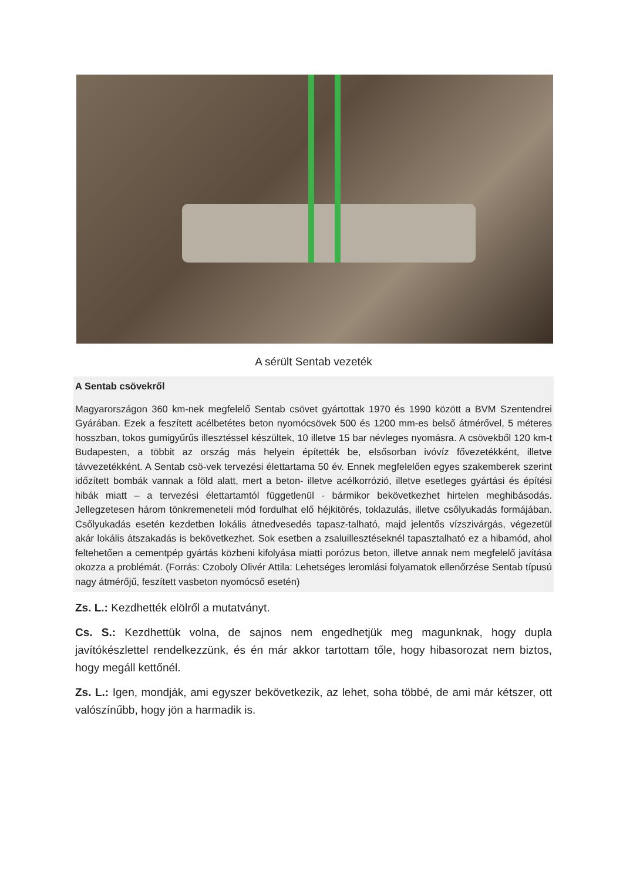A sérült Sentab vezeték
A Sentab csövekről
Magyarországon 360 km-nek megfelelő Sentab csövet gyártottak 1970 és 1990 között a BVM Szentendrei Gyárában. Ezek a feszített acélbetétes beton nyomócsövek 500 és 1200 mm-es belső átmérővel, 5 méteres hosszban, tokos gumigyűrűs illesztéssel készültek, 10 illetve 15 bar névleges nyomásra. A csövekből 120 km-t Budapesten, a többit az ország más helyein építették be, elsősorban ivóvíz fővezetékként, illetve távvezetékként. A Sentab csö-vek tervezési élettartama 50 év. Ennek megfelelően egyes szakemberek szerint időzített bombák vannak a föld alatt, mert a beton- illetve acélkorrózió, illetve esetleges gyártási és építési hibák miatt – a tervezési élettartamtól függetlenül - bármikor bekövetkezhet hirtelen meghibásodás. Jellegzetesen három tönkremeneteli mód fordulhat elő héjkitörés, toklazulás, illetve csőlyukadás formájában. Csőlyukadás esetén kezdetben lokális átnedvesedés tapasz-talható, majd jelentős vízszivárgás, végezetül akár lokális átszakadás is bekövetkezhet. Sok esetben a zsaluillesztéseknél tapasztalható ez a hibamód, ahol feltehetően a cementpép gyártás közbeni kifolyása miatti porózus beton, illetve annak nem megfelelő javítása okozza a problémát. (Forrás: Czoboly Olivér Attila: Lehetséges leromlási folyamatok ellenőrzése Sentab típusú nagy átmérőjű, feszített vasbeton nyomócső esetén)
Zs. L.: Kezdhették elölről a mutatványt.
Cs. S.: Kezdhettük volna, de sajnos nem engedhetjük meg magunknak, hogy dupla javítókészlettel rendelkezzünk, és én már akkor tartottam tőle, hogy hibasorozat nem biztos, hogy megáll kettőnél.
Zs. L.: Igen, mondják, ami egyszer bekövetkezik, az lehet, soha többé, de ami már kétszer, ott valószínűbb, hogy jön a harmadik is.